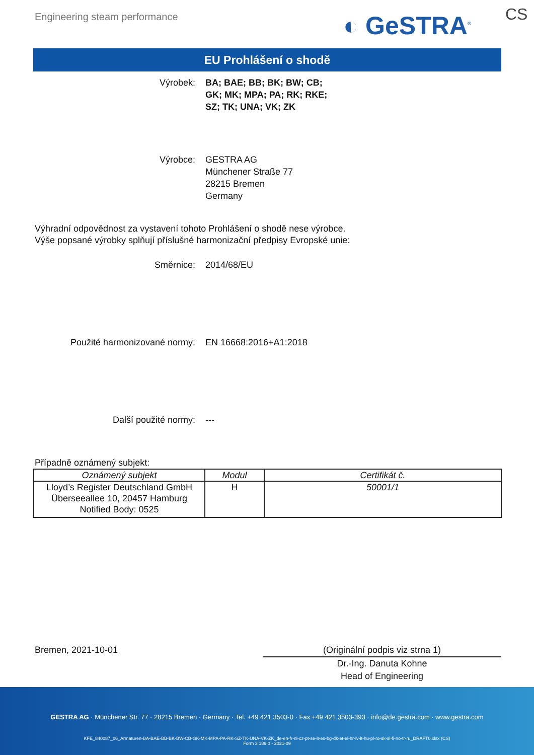Engineering steam performance ◐ GeSTRA<sup>®</sup> CS
EU Prohlášení o shodě
Výrobek: BA; BAE; BB; BK; BW; CB;
GK; MK; MPA; PA; RK; RKE;
SZ; TK; UNA; VK; ZK
Výrobce: GESTRA AG
Münchener Straße 77
28215 Bremen
Germany
Výhradní odpovědnost za vystavení tohoto Prohlášení o shodě nese výrobce.
Výše popsané výrobky splňují příslušné harmonizační předpisy Evropské unie:
Směrnice: 2014/68/EU
Použité harmonizované normy: EN 16668:2016+A1:2018
Další použité normy: ---
Případně oznámený subjekt:
| Oznámený subjekt | Modul | Certifikát č. |
| --- | --- | --- |
| Lloyd’s Register Deutschland GmbH Überseeallee 10, 20457 Hamburg Notified Body: 0525 | H | 50001/1 |
Bremen, 2021-10-01 (Originální podpis viz strna 1)
Dr.-Ing. Danuta Kohne
Head of Engineering
GESTRA AG · Münchener Str. 77 · 28215 Bremen · Germany · Tel. +49 421 3503-0 · Fax +49 421 3503-393 · info@de.gestra.com · www.gestra.com
KFE_840087_06_Armaturen-BA-BAE-BB-BK-BW-CB-GK-MK-MPA-PA-RK-SZ-TK-UNA-VK-ZK_de-en-fr-nl-cz-pt-se-it-es-bg-dk-et-el-hr-lv-lt-hu-pl-ro-sk-sl-fi-no-tr-ru_DRAFT0.xlsx (CS)
Form 3 189 0 - 2021-09